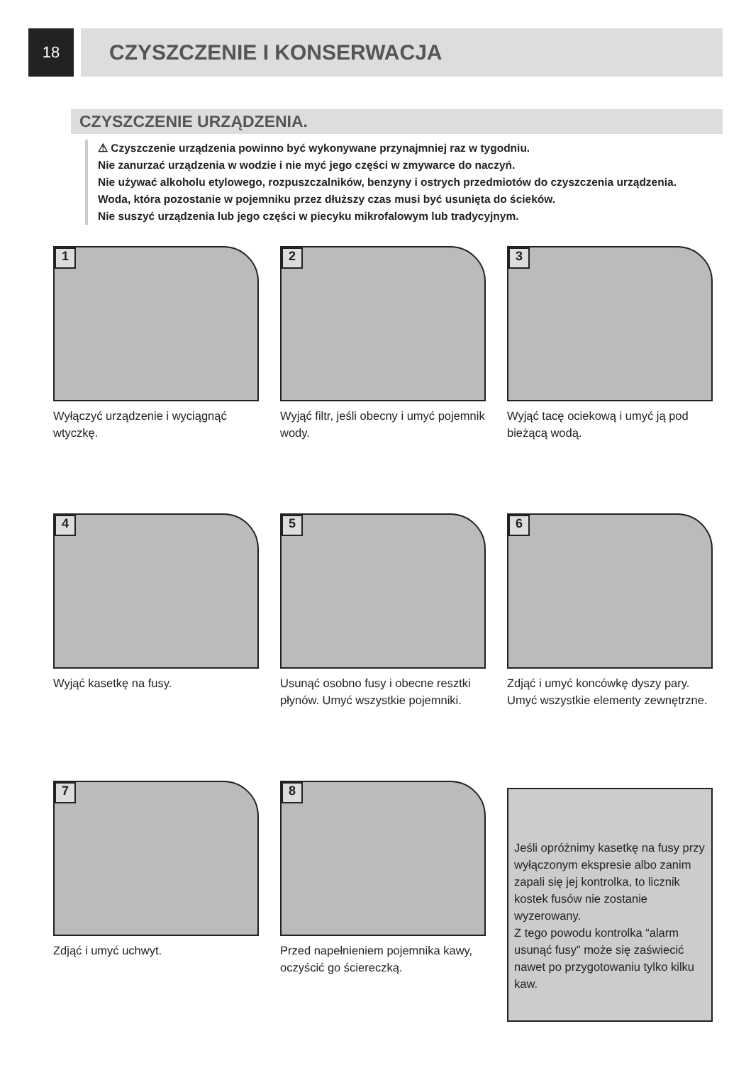18
CZYSZCZENIE I KONSERWACJA
CZYSZCZENIE URZĄDZENIA.
⚠ Czyszczenie urządzenia powinno być wykonywane przynajmniej raz w tygodniu.
Nie zanurzać urządzenia w wodzie i nie myć jego części w zmywarce do naczyń.
Nie używać alkoholu etylowego, rozpuszczalników, benzyny i ostrych przedmiotów do czyszczenia urządzenia.
Woda, która pozostanie w pojemniku przez dłuższy czas musi być usunięta do ścieków.
Nie suszyć urządzenia lub jego części w piecyku mikrofalowym lub tradycyjnym.
1
Wyłączyć urządzenie i wyciągnąć wtyczkę.
2
Wyjąć filtr, jeśli obecny i umyć pojemnik wody.
3
Wyjąć tacę ociekową i umyć ją pod bieżącą wodą.
4
Wyjąć kasetkę na fusy.
5
Usunąć osobno fusy i obecne resztki płynów. Umyć wszystkie pojemniki.
6
Zdjąć i umyć koncówkę dyszy pary. Umyć wszystkie elementy zewnętrzne.
7
Zdjąć i umyć uchwyt.
8
Przed napełnieniem pojemnika kawy, oczyścić go ściereczką.
Jeśli opróżnimy kasetkę na fusy przy wyłączonym ekspresie albo zanim zapali się jej kontrolka, to licznik kostek fusów nie zostanie wyzerowany.
Z tego powodu kontrolka “alarm usunąć fusy” może się zaświecić nawet po przygotowaniu tylko kilku kaw.